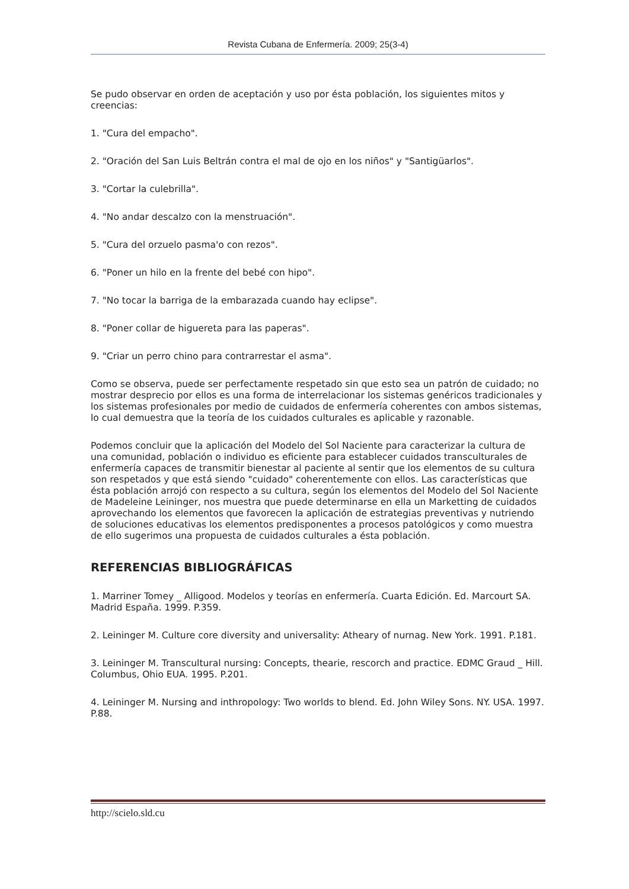Revista Cubana de Enfermería. 2009; 25(3-4)
Se pudo observar en orden de aceptación y uso por ésta población, los siguientes mitos y creencias:
1. "Cura del empacho".
2. "Oración del San Luis Beltrán contra el mal de ojo en los niños" y "Santigüarlos".
3. "Cortar la culebrilla".
4. "No andar descalzo con la menstruación".
5. "Cura del orzuelo pasma'o con rezos".
6. "Poner un hilo en la frente del bebé con hipo".
7. "No tocar la barriga de la embarazada cuando hay eclipse".
8. "Poner collar de higuereta para las paperas".
9. "Criar un perro chino para contrarrestar el asma".
Como se observa, puede ser perfectamente respetado sin que esto sea un patrón de cuidado; no mostrar desprecio por ellos es una forma de interrelacionar los sistemas genéricos tradicionales y los sistemas profesionales por medio de cuidados de enfermería coherentes con ambos sistemas, lo cual demuestra que la teoría de los cuidados culturales es aplicable y razonable.
Podemos concluir que la aplicación del Modelo del Sol Naciente para caracterizar la cultura de una comunidad, población o individuo es eficiente para establecer cuidados transculturales de enfermería capaces de transmitir bienestar al paciente al sentir que los elementos de su cultura son respetados y que está siendo "cuidado" coherentemente con ellos. Las características que ésta población arrojó con respecto a su cultura, según los elementos del Modelo del Sol Naciente de Madeleine Leininger, nos muestra que puede determinarse en ella un Marketting de cuidados aprovechando los elementos que favorecen la aplicación de estrategias preventivas y nutriendo de soluciones educativas los elementos predisponentes a procesos patológicos y como muestra de ello sugerimos una propuesta de cuidados culturales a ésta población.
REFERENCIAS BIBLIOGRÁFICAS
1. Marriner Tomey _ Alligood. Modelos y teorías en enfermería. Cuarta Edición. Ed. Marcourt SA. Madrid España. 1999. P.359.
2. Leininger M. Culture core diversity and universality: Atheary of nurnag. New York. 1991. P.181.
3. Leininger M. Transcultural nursing: Concepts, thearie, rescorch and practice. EDMC Graud _ Hill. Columbus, Ohio EUA. 1995. P.201.
4. Leininger M. Nursing and inthropology: Two worlds to blend. Ed. John Wiley Sons. NY. USA. 1997. P.88.
http://scielo.sld.cu